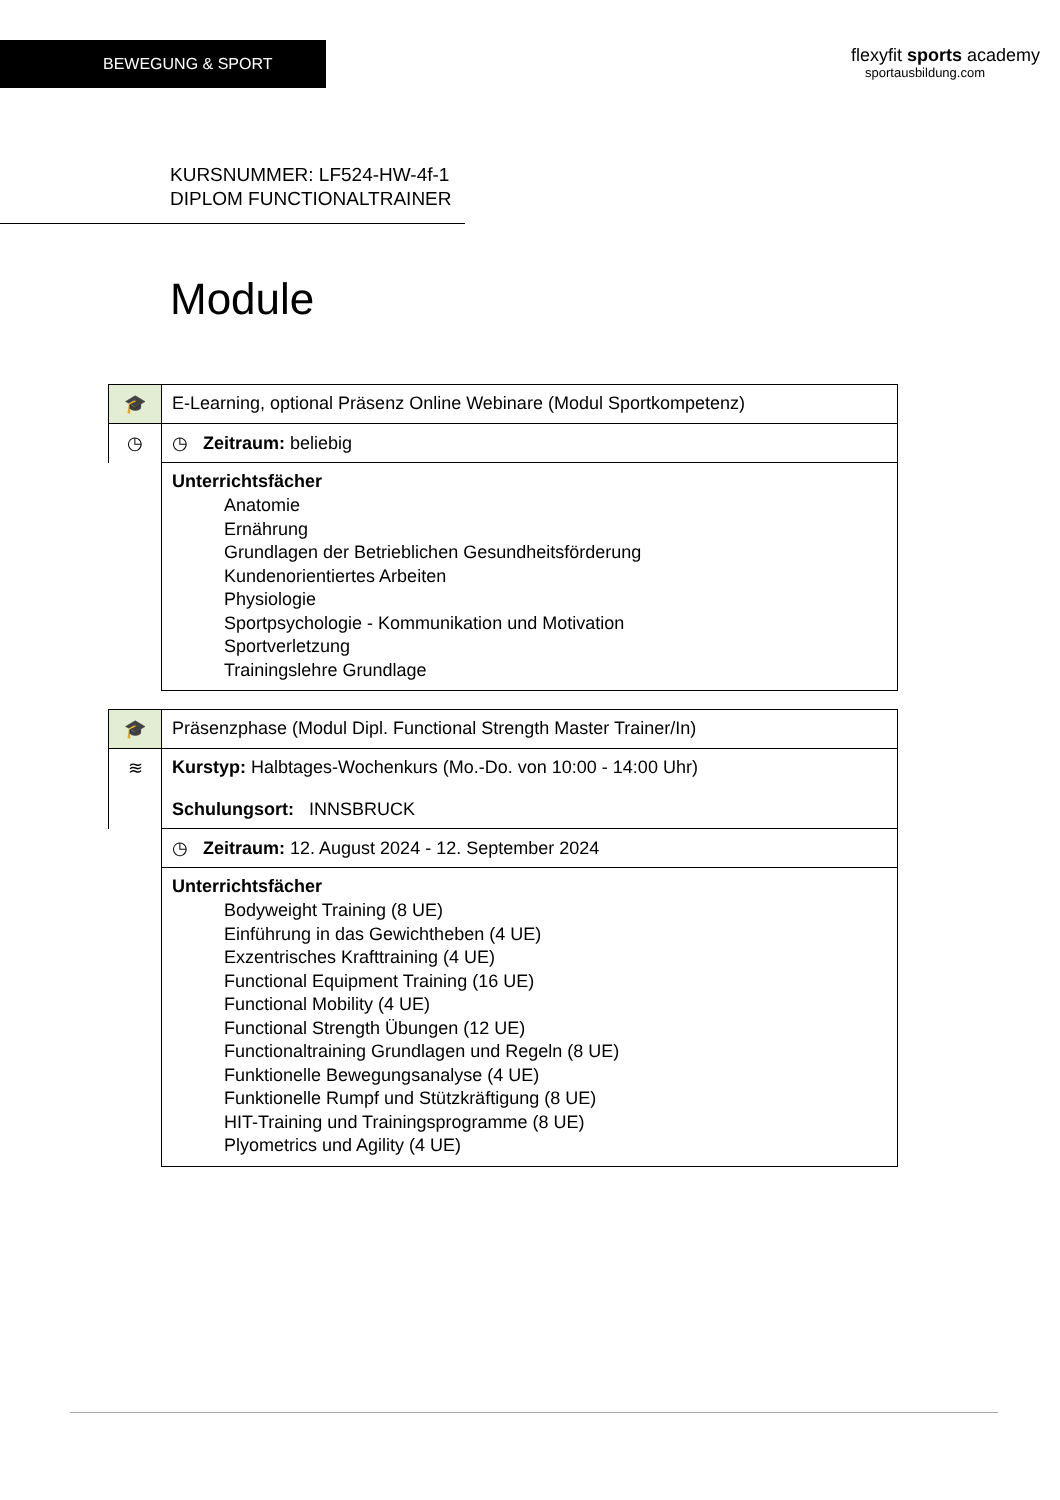BEWEGUNG & SPORT
flexyfit sports academy
sportausbildung.com
KURSNUMMER: LF524-HW-4f-1
DIPLOM FUNCTIONALTRAINER
Module
| 🎓 | E-Learning, optional Präsenz Online Webinare (Modul Sportkompetenz) |
| ◷ | ◷ Zeitraum: beliebig |
| | Unterrichtsfächer Anatomie Ernährung Grundlagen der Betrieblichen Gesundheitsförderung Kundenorientiertes Arbeiten Physiologie Sportpsychologie - Kommunikation und Motivation Sportverletzung Trainingslehre Grundlage |
| 🎓 | Präsenzphase (Modul Dipl. Functional Strength Master Trainer/In) |
| ≋ | Kurstyp: Halbtages-Wochenkurs (Mo.-Do. von 10:00 - 14:00 Uhr) Schulungsort: INNSBRUCK |
| | ◷ Zeitraum: 12. August 2024 - 12. September 2024 |
| | Unterrichtsfächer Bodyweight Training (8 UE) Einführung in das Gewichtheben (4 UE) Exzentrisches Krafttraining (4 UE) Functional Equipment Training (16 UE) Functional Mobility (4 UE) Functional Strength Übungen (12 UE) Functionaltraining Grundlagen und Regeln (8 UE) Funktionelle Bewegungsanalyse (4 UE) Funktionelle Rumpf und Stützkräftigung (8 UE) HIT-Training und Trainingsprogramme (8 UE) Plyometrics und Agility (4 UE) |